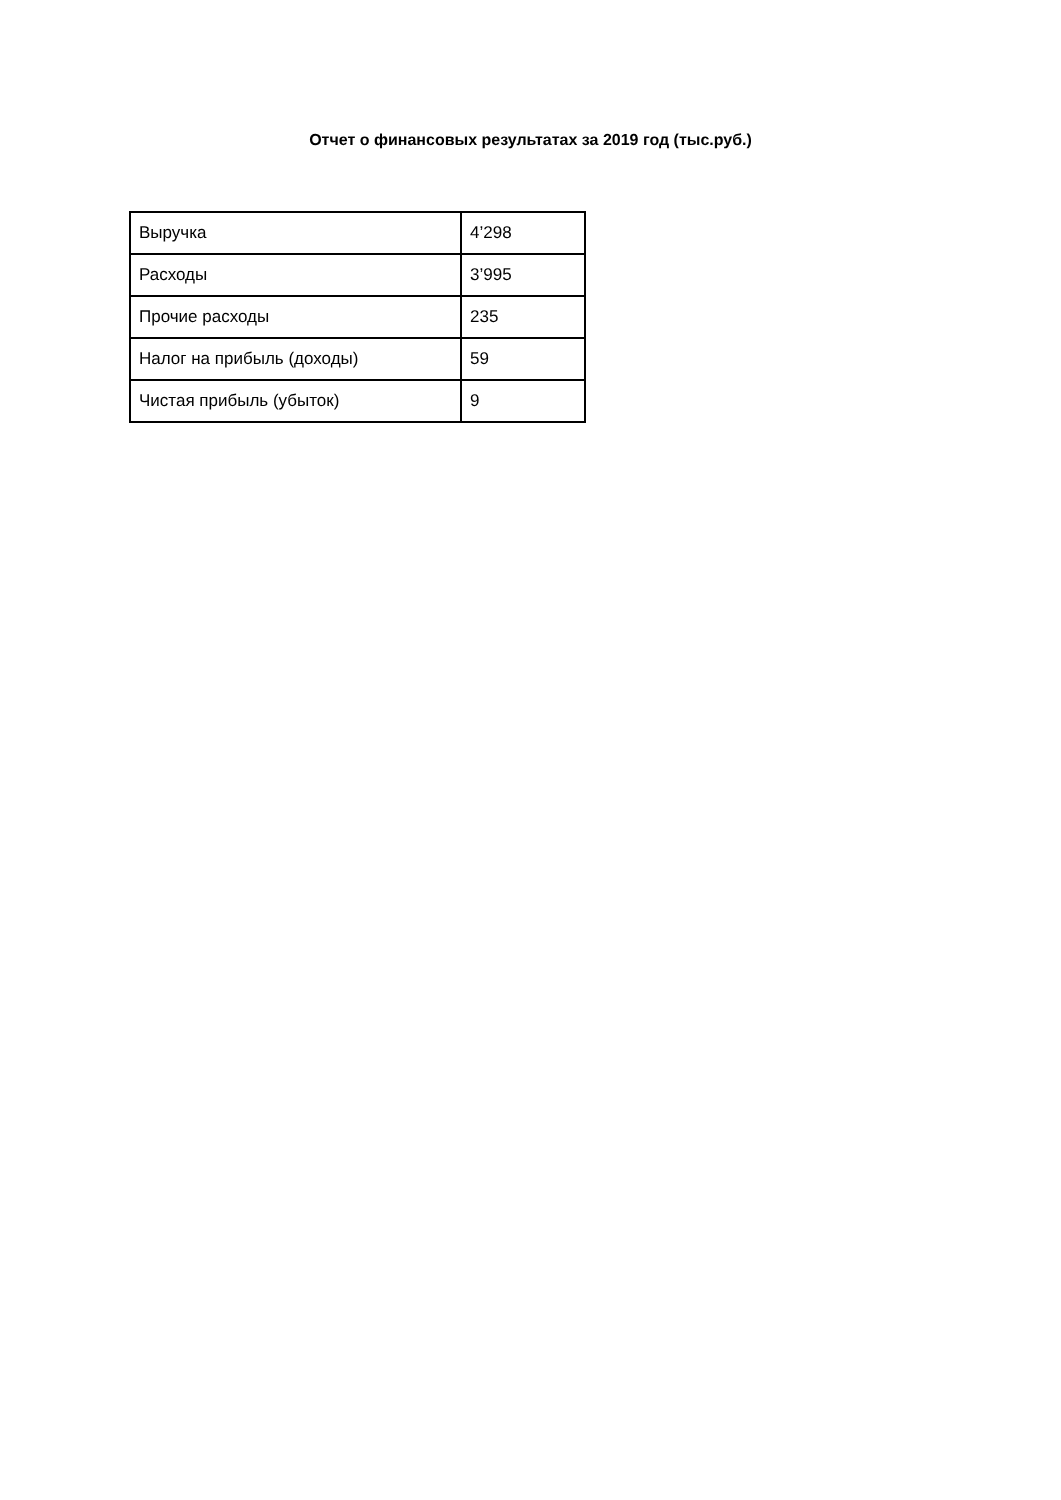Отчет о финансовых результатах за 2019 год (тыс.руб.)
| Выручка | 4’298 |
| Расходы | 3’995 |
| Прочие расходы | 235 |
| Налог на прибыль (доходы) | 59 |
| Чистая прибыль (убыток) | 9 |